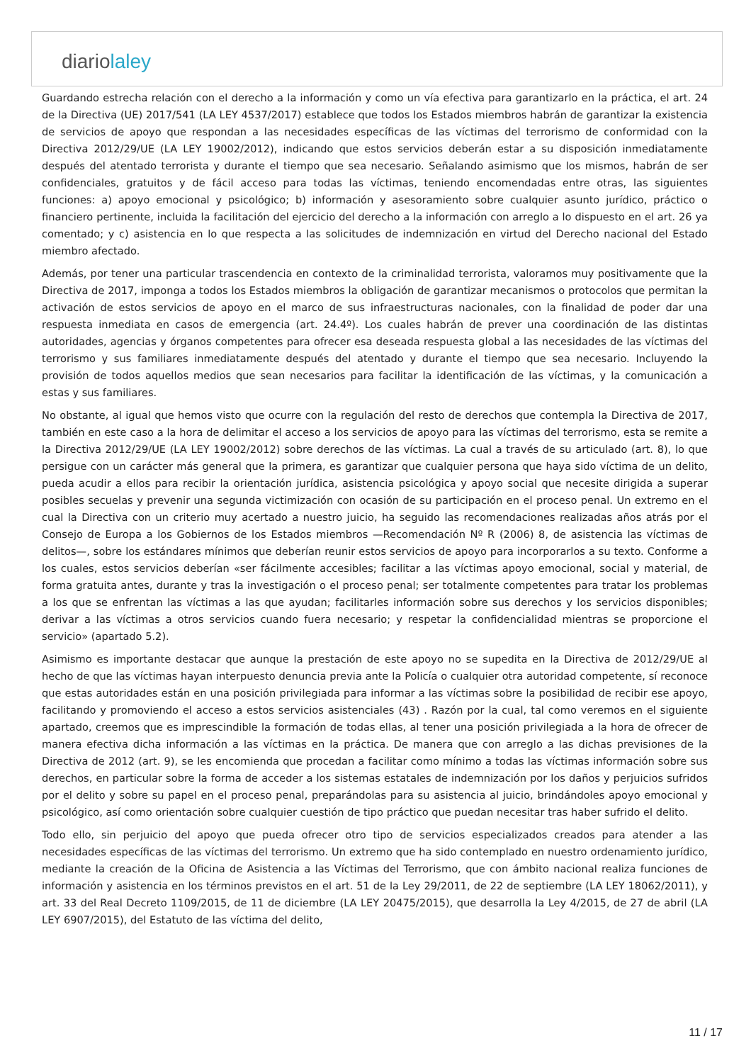diariolaley
Guardando estrecha relación con el derecho a la información y como un vía efectiva para garantizarlo en la práctica, el art. 24 de la Directiva (UE) 2017/541 (LA LEY 4537/2017) establece que todos los Estados miembros habrán de garantizar la existencia de servicios de apoyo que respondan a las necesidades específicas de las víctimas del terrorismo de conformidad con la Directiva 2012/29/UE (LA LEY 19002/2012), indicando que estos servicios deberán estar a su disposición inmediatamente después del atentado terrorista y durante el tiempo que sea necesario. Señalando asimismo que los mismos, habrán de ser confidenciales, gratuitos y de fácil acceso para todas las víctimas, teniendo encomendadas entre otras, las siguientes funciones: a) apoyo emocional y psicológico; b) información y asesoramiento sobre cualquier asunto jurídico, práctico o financiero pertinente, incluida la facilitación del ejercicio del derecho a la información con arreglo a lo dispuesto en el art. 26 ya comentado; y c) asistencia en lo que respecta a las solicitudes de indemnización en virtud del Derecho nacional del Estado miembro afectado.
Además, por tener una particular trascendencia en contexto de la criminalidad terrorista, valoramos muy positivamente que la Directiva de 2017, imponga a todos los Estados miembros la obligación de garantizar mecanismos o protocolos que permitan la activación de estos servicios de apoyo en el marco de sus infraestructuras nacionales, con la finalidad de poder dar una respuesta inmediata en casos de emergencia (art. 24.4º). Los cuales habrán de prever una coordinación de las distintas autoridades, agencias y órganos competentes para ofrecer esa deseada respuesta global a las necesidades de las víctimas del terrorismo y sus familiares inmediatamente después del atentado y durante el tiempo que sea necesario. Incluyendo la provisión de todos aquellos medios que sean necesarios para facilitar la identificación de las víctimas, y la comunicación a estas y sus familiares.
No obstante, al igual que hemos visto que ocurre con la regulación del resto de derechos que contempla la Directiva de 2017, también en este caso a la hora de delimitar el acceso a los servicios de apoyo para las víctimas del terrorismo, esta se remite a la Directiva 2012/29/UE (LA LEY 19002/2012) sobre derechos de las víctimas. La cual a través de su articulado (art. 8), lo que persigue con un carácter más general que la primera, es garantizar que cualquier persona que haya sido víctima de un delito, pueda acudir a ellos para recibir la orientación jurídica, asistencia psicológica y apoyo social que necesite dirigida a superar posibles secuelas y prevenir una segunda victimización con ocasión de su participación en el proceso penal. Un extremo en el cual la Directiva con un criterio muy acertado a nuestro juicio, ha seguido las recomendaciones realizadas años atrás por el Consejo de Europa a los Gobiernos de los Estados miembros —Recomendación Nº R (2006) 8, de asistencia las víctimas de delitos—, sobre los estándares mínimos que deberían reunir estos servicios de apoyo para incorporarlos a su texto. Conforme a los cuales, estos servicios deberían «ser fácilmente accesibles; facilitar a las víctimas apoyo emocional, social y material, de forma gratuita antes, durante y tras la investigación o el proceso penal; ser totalmente competentes para tratar los problemas a los que se enfrentan las víctimas a las que ayudan; facilitarles información sobre sus derechos y los servicios disponibles; derivar a las víctimas a otros servicios cuando fuera necesario; y respetar la confidencialidad mientras se proporcione el servicio» (apartado 5.2).
Asimismo es importante destacar que aunque la prestación de este apoyo no se supedita en la Directiva de 2012/29/UE al hecho de que las víctimas hayan interpuesto denuncia previa ante la Policía o cualquier otra autoridad competente, sí reconoce que estas autoridades están en una posición privilegiada para informar a las víctimas sobre la posibilidad de recibir ese apoyo, facilitando y promoviendo el acceso a estos servicios asistenciales (43) . Razón por la cual, tal como veremos en el siguiente apartado, creemos que es imprescindible la formación de todas ellas, al tener una posición privilegiada a la hora de ofrecer de manera efectiva dicha información a las víctimas en la práctica. De manera que con arreglo a las dichas previsiones de la Directiva de 2012 (art. 9), se les encomienda que procedan a facilitar como mínimo a todas las víctimas información sobre sus derechos, en particular sobre la forma de acceder a los sistemas estatales de indemnización por los daños y perjuicios sufridos por el delito y sobre su papel en el proceso penal, preparándolas para su asistencia al juicio, brindándoles apoyo emocional y psicológico, así como orientación sobre cualquier cuestión de tipo práctico que puedan necesitar tras haber sufrido el delito.
Todo ello, sin perjuicio del apoyo que pueda ofrecer otro tipo de servicios especializados creados para atender a las necesidades específicas de las víctimas del terrorismo. Un extremo que ha sido contemplado en nuestro ordenamiento jurídico, mediante la creación de la Oficina de Asistencia a las Víctimas del Terrorismo, que con ámbito nacional realiza funciones de información y asistencia en los términos previstos en el art. 51 de la Ley 29/2011, de 22 de septiembre (LA LEY 18062/2011), y art. 33 del Real Decreto 1109/2015, de 11 de diciembre (LA LEY 20475/2015), que desarrolla la Ley 4/2015, de 27 de abril (LA LEY 6907/2015), del Estatuto de las víctima del delito,
11 / 17